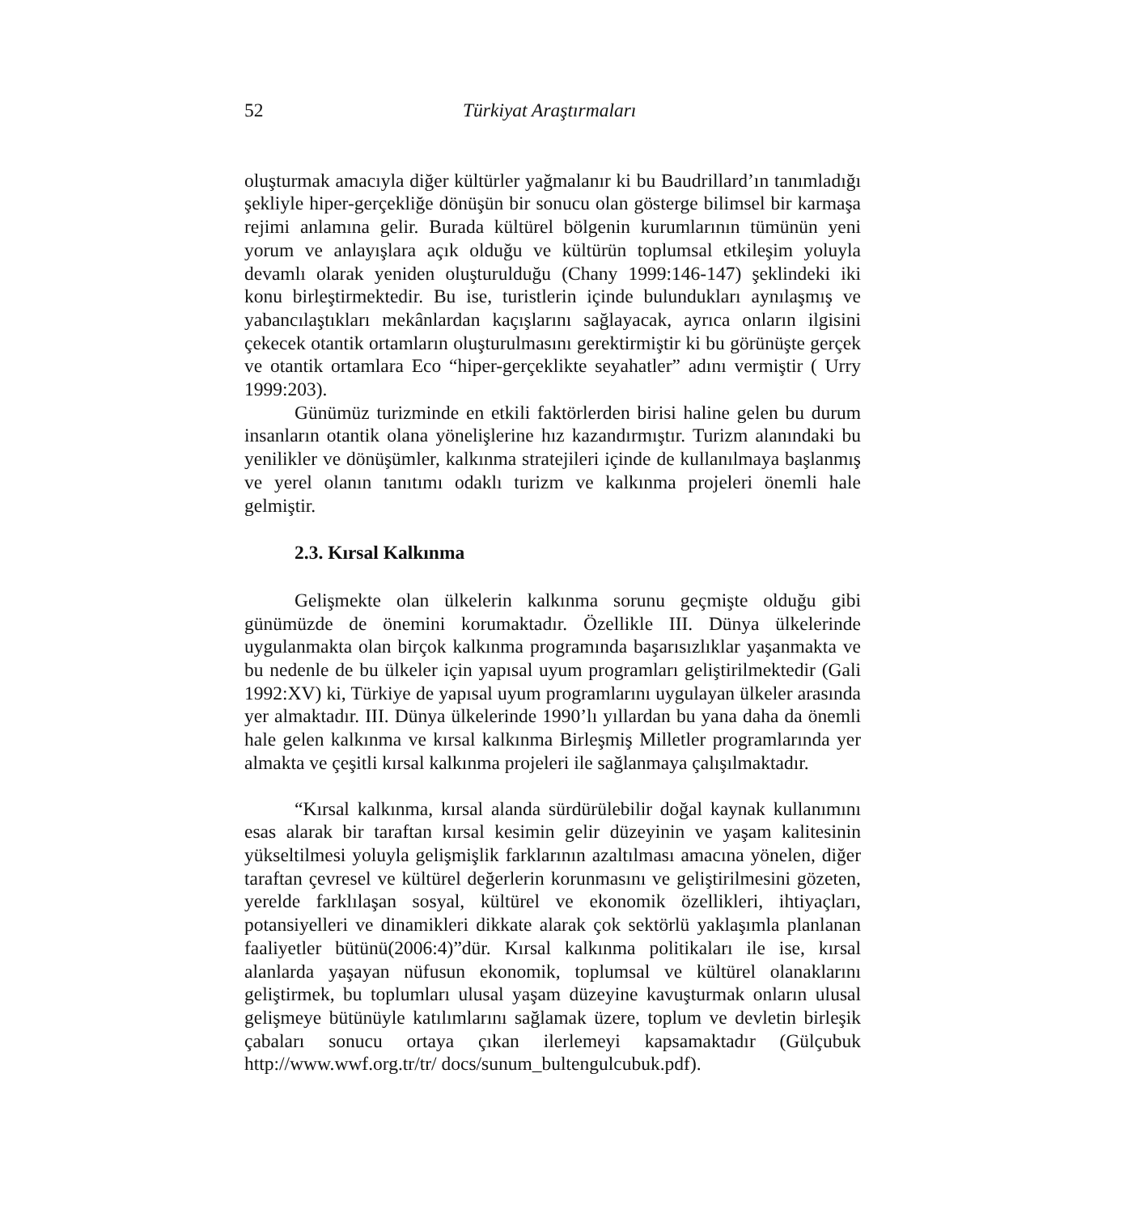52 Türkiyat Araştırmaları
oluşturmak amacıyla diğer kültürler yağmalanır ki bu Baudrillard’ın tanımladığı şekliyle hiper-gerçekliğe dönüşün bir sonucu olan gösterge bilimsel bir karmaşa rejimi anlamına gelir. Burada kültürel bölgenin kurumlarının tümünün yeni yorum ve anlayışlara açık olduğu ve kültürün toplumsal etkileşim yoluyla devamlı olarak yeniden oluşturulduğu (Chany 1999:146-147) şeklindeki iki konu birleştirmektedir. Bu ise, turistlerin içinde bulundukları aynılaşmış ve yabancılaştıkları mekânlardan kaçışlarını sağlayacak, ayrıca onların ilgisini çekecek otantik ortamların oluşturulmasını gerektirmiştir ki bu görünüşte gerçek ve otantik ortamlara Eco “hiper-gerçeklikte seyahatler” adını vermiştir ( Urry 1999:203).
Günümüz turizminde en etkili faktörlerden birisi haline gelen bu durum insanların otantik olana yönelişlerine hız kazandırmıştır. Turizm alanındaki bu yenilikler ve dönüşümler, kalkınma stratejileri içinde de kullanılmaya başlanmış ve yerel olanın tanıtımı odaklı turizm ve kalkınma projeleri önemli hale gelmiştir.
2.3. Kırsal Kalkınma
Gelişmekte olan ülkelerin kalkınma sorunu geçmişte olduğu gibi günümüzde de önemini korumaktadır. Özellikle III. Dünya ülkelerinde uygulanmakta olan birçok kalkınma programında başarısızlıklar yaşanmakta ve bu nedenle de bu ülkeler için yapısal uyum programları geliştirilmektedir (Gali 1992:XV) ki, Türkiye de yapısal uyum programlarını uygulayan ülkeler arasında yer almaktadır. III. Dünya ülkelerinde 1990’lı yıllardan bu yana daha da önemli hale gelen kalkınma ve kırsal kalkınma Birleşmiş Milletler programlarında yer almakta ve çeşitli kırsal kalkınma projeleri ile sağlanmaya çalışılmaktadır.
“Kırsal kalkınma, kırsal alanda sürdürülebilir doğal kaynak kullanımını esas alarak bir taraftan kırsal kesimin gelir düzeyinin ve yaşam kalitesinin yükseltilmesi yoluyla gelişmişlik farklarının azaltılması amacına yönelen, diğer taraftan çevresel ve kültürel değerlerin korunmasını ve geliştirilmesini gözeten, yerelde farklılaşan sosyal, kültürel ve ekonomik özellikleri, ihtiyaçları, potansiyelleri ve dinamikleri dikkate alarak çok sektörlü yaklaşımla planlanan faaliyetler bütünü(2006:4)”dür. Kırsal kalkınma politikaları ile ise, kırsal alanlarda yaşayan nüfusun ekonomik, toplumsal ve kültürel olanaklarını geliştirmek, bu toplumları ulusal yaşam düzeyine kavuşturmak onların ulusal gelişmeye bütünüyle katılımlarını sağlamak üzere, toplum ve devletin birleşik çabaları sonucu ortaya çıkan ilerlemeyi kapsamaktadır (Gülçubuk http://www.wwf.org.tr/tr/ docs/sunum_bultengulcubuk.pdf).